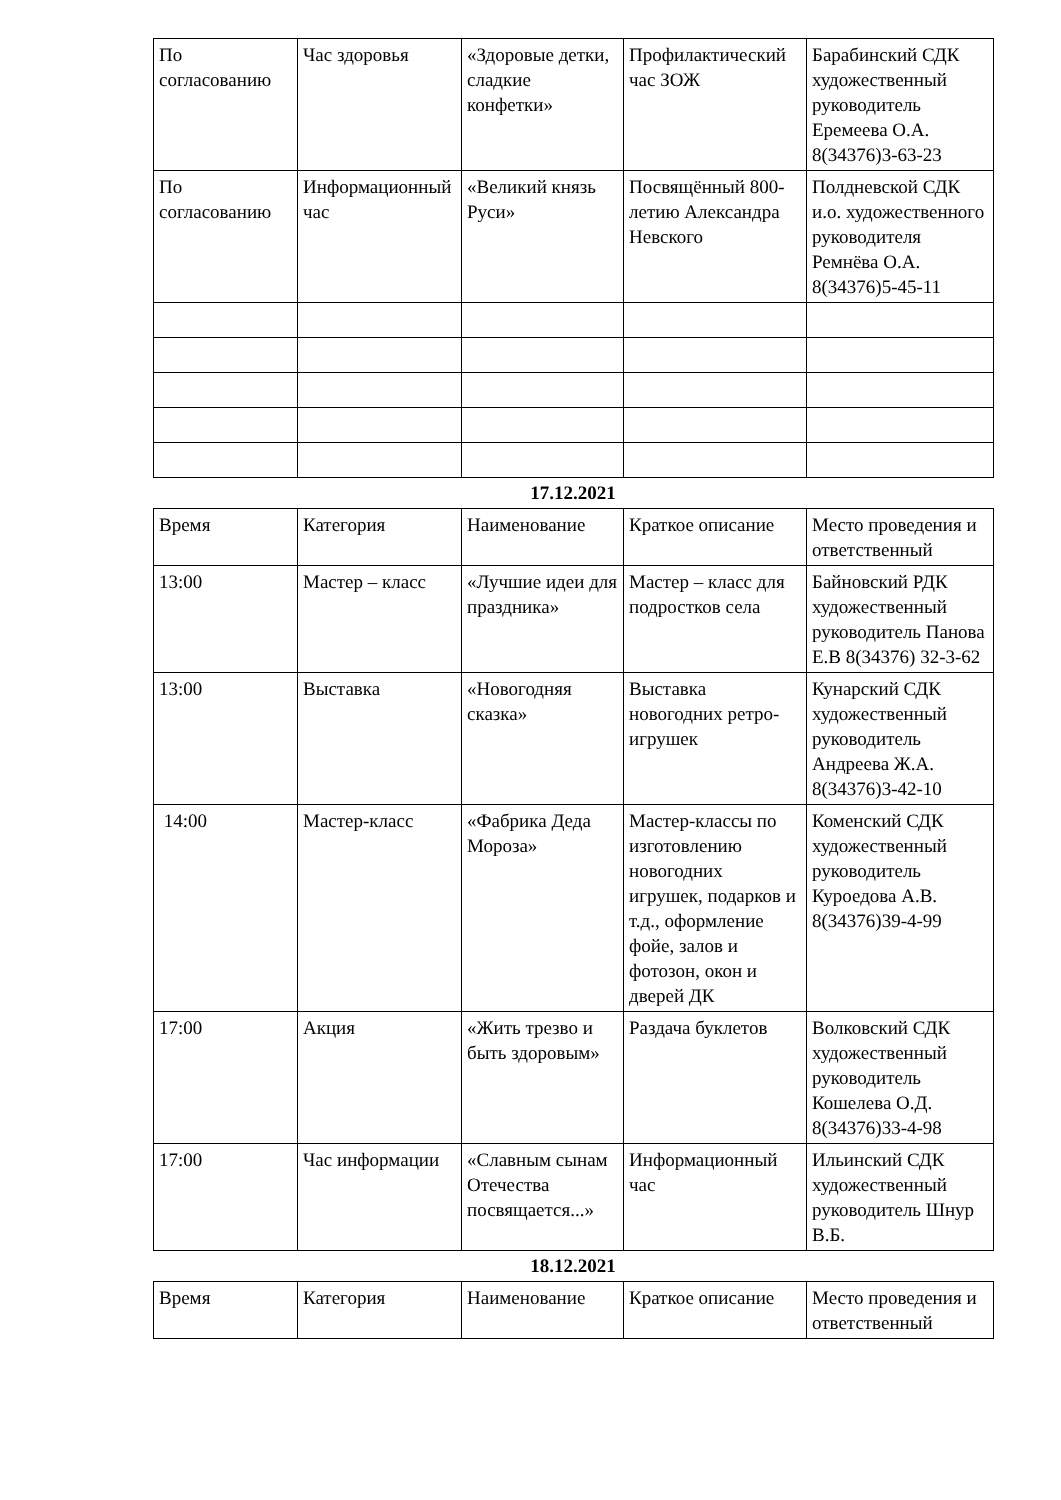| По согласованию | Час здоровья | «Здоровые детки, сладкие конфетки» | Профилактический час ЗОЖ | Барабинский СДК художественный руководитель Еремеева О.А. 8(34376)3-63-23 |
| По согласованию | Информационный час | «Великий князь Руси» | Посвящённый 800-летию Александра Невского | Полдневской СДК и.о. художественного руководителя Ремнёва О.А. 8(34376)5-45-11 |
17.12.2021
| Время | Категория | Наименование | Краткое описание | Место проведения и ответственный |
| 13:00 | Мастер – класс | «Лучшие идеи для праздника» | Мастер – класс для подростков села | Байновский РДК художественный руководитель Панова Е.В 8(34376) 32-3-62 |
| 13:00 | Выставка | «Новогодняя сказка» | Выставка новогодних ретро-игрушек | Кунарский СДК художественный руководитель Андреева Ж.А. 8(34376)3-42-10 |
| 14:00 | Мастер-класс | «Фабрика Деда Мороза» | Мастер-классы по изготовлению новогодних игрушек, подарков и т.д., оформление фойе, залов и фотозон, окон и дверей ДК | Коменский СДК художественный руководитель Куроедова А.В. 8(34376)39-4-99 |
| 17:00 | Акция | «Жить трезво и быть здоровым» | Раздача буклетов | Волковский СДК художественный руководитель Кошелева О.Д. 8(34376)33-4-98 |
| 17:00 | Час информации | «Славным сынам Отечества посвящается...» | Информационный час | Ильинский СДК художественный руководитель Шнур В.Б. |
18.12.2021
| Время | Категория | Наименование | Краткое описание | Место проведения и ответственный |